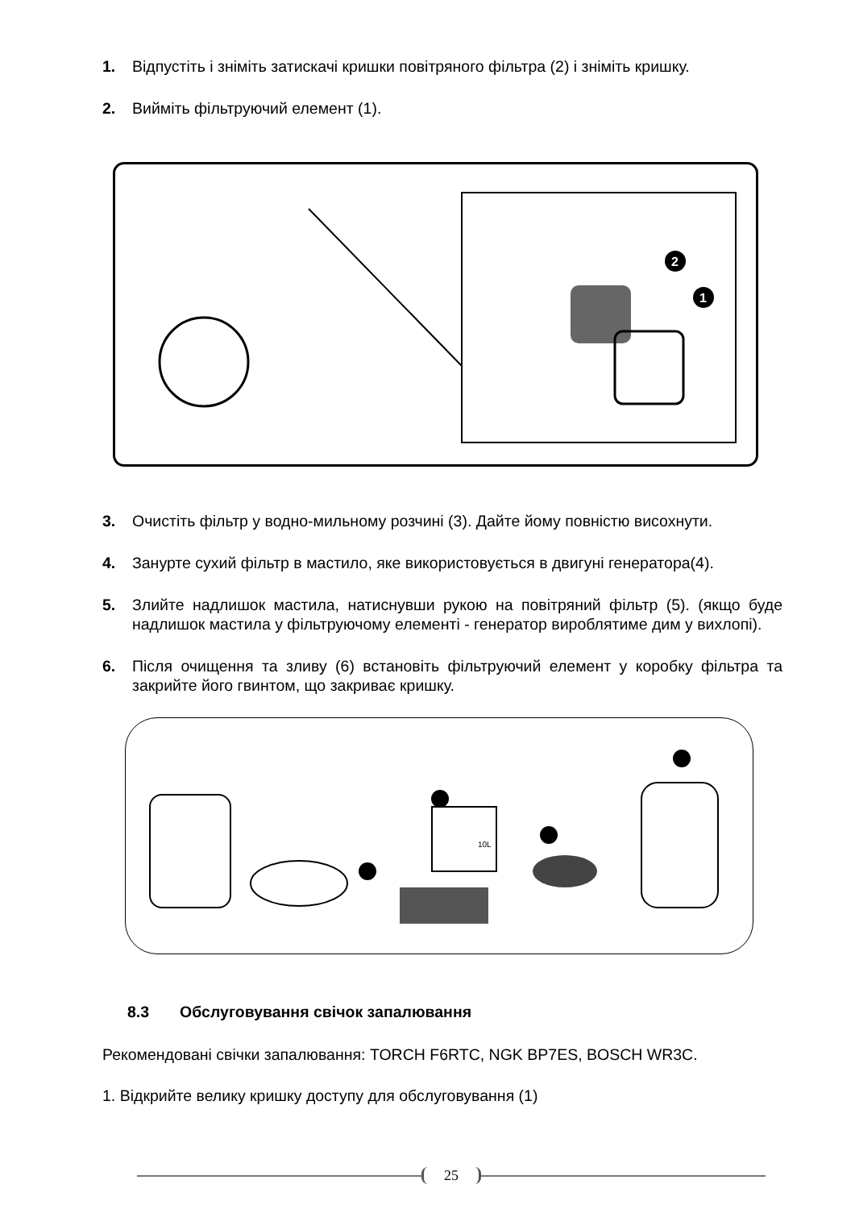1. Відпустіть і зніміть затискачі кришки повітряного фільтра (2) і зніміть кришку.
2. Вийміть фільтруючий елемент (1).
2
1
3. Очистіть фільтр у водно-мильному розчині (3). Дайте йому повністю висохнути.
4. Занурте сухий фільтр в мастило, яке використовується в двигуні генератора(4).
5. Злийте надлишок мастила, натиснувши рукою на повітряний фільтр (5). (якщо буде надлишок мастила у фільтруючому елементі - генератор вироблятиме дим у вихлопі).
6. Після очищення та зливу (6) встановіть фільтруючий елемент у коробку фільтра та закрийте його гвинтом, що закриває кришку.
10L
8.3 Обслуговування свічок запалювання
Рекомендовані свічки запалювання: TORCH F6RTC, NGK BP7ES, BOSCH WR3C.
1. Відкрийте велику кришку доступу для обслуговування (1)
25